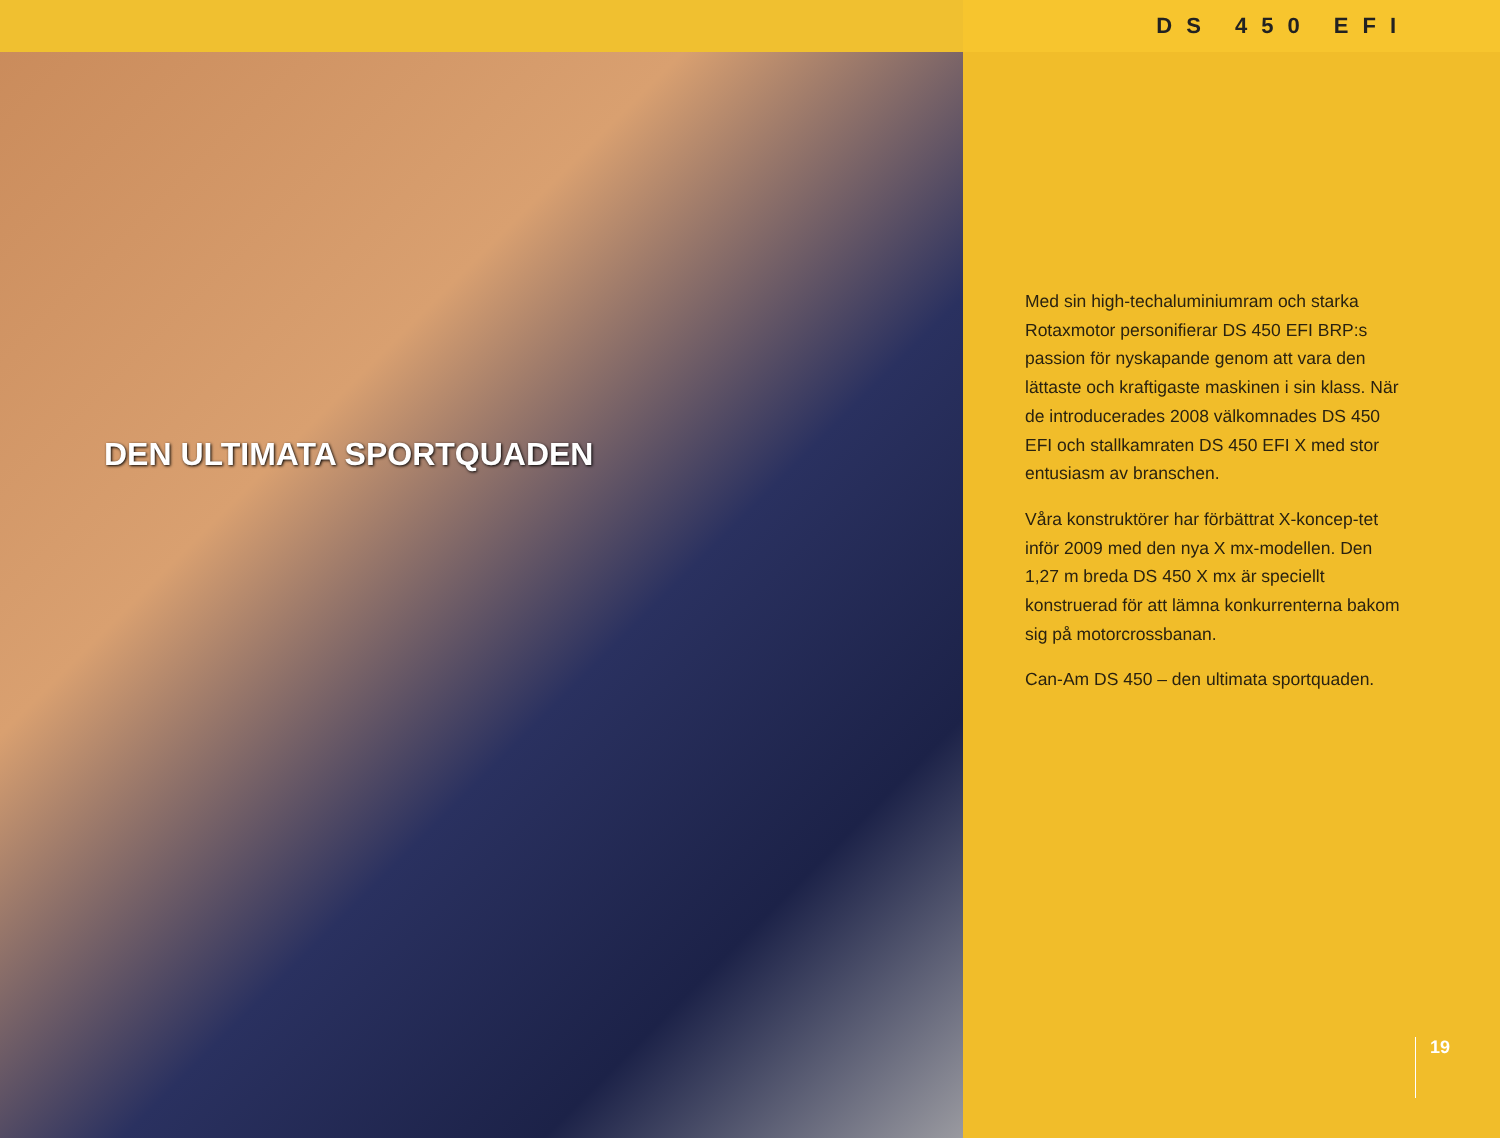DEN ULTIMATA SPORTQUADEN
DS 450 EFI
Med sin high-techaluminiumram och starka Rotaxmotor personifierar DS 450 EFI BRP:s passion för nyskapande genom att vara den lättaste och kraftigaste maskinen i sin klass. När de introducerades 2008 välkomnades DS 450 EFI och stallkamraten DS 450 EFI X med stor entusiasm av branschen.
Våra konstruktörer har förbättrat X-koncep-tet inför 2009 med den nya X mx-modellen. Den 1,27 m breda DS 450 X mx är speciellt konstruerad för att lämna konkurrenterna bakom sig på motorcrossbanan.
Can-Am DS 450 – den ultimata sportquaden.
19